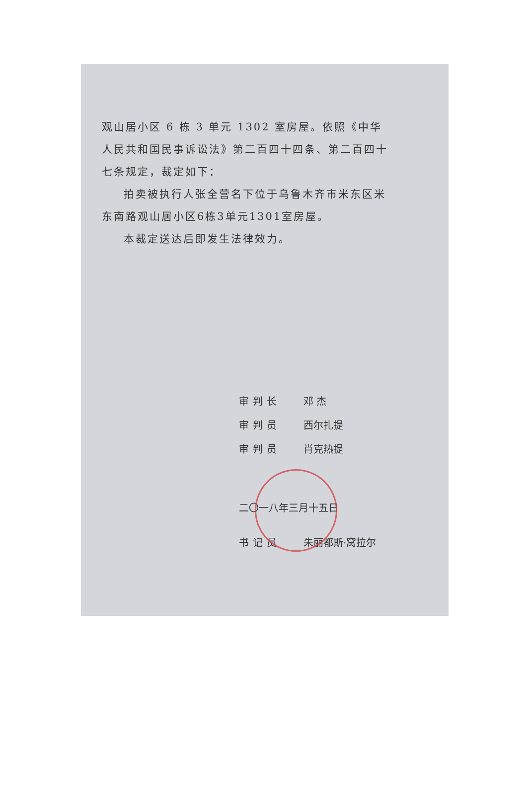观山居小区 6 栋 3 单元 1302 室房屋。依照《中华人民共和国民事诉讼法》第二百四十四条、第二百四十七条规定，裁定如下：
拍卖被执行人张全营名下位于乌鲁木齐市米东区米东南路观山居小区6栋3单元1301室房屋。
本裁定送达后即发生法律效力。
审判长 邓 杰
审判员 西尔扎提
审判员 肖克热提
二〇一八年三月十五日
书记员 朱丽都斯·窝拉尔